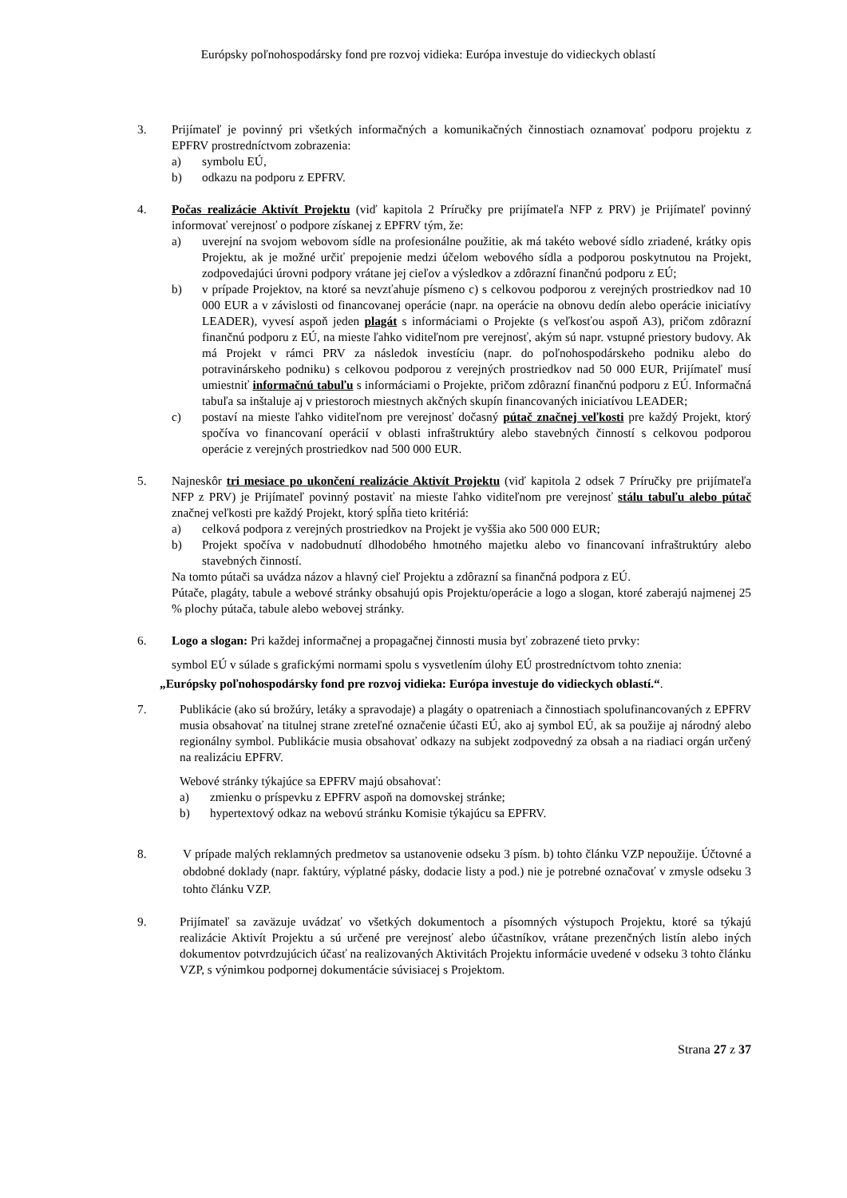Európsky poľnohospodársky fond pre rozvoj vidieka: Európa investuje do vidieckych oblastí
3. Prijímateľ je povinný pri všetkých informačných a komunikačných činnostiach oznamovať podporu projektu z EPFRV prostredníctvom zobrazenia:
a) symbolu EÚ,
b) odkazu na podporu z EPFRV.
4. Počas realizácie Aktivít Projektu (viď kapitola 2 Príručky pre prijímateľa NFP z PRV) je Prijímateľ povinný informovať verejnosť o podpore získanej z EPFRV tým, že:
a) uverejní na svojom webovom sídle na profesionálne použitie, ak má takéto webové sídlo zriadené, krátky opis Projektu, ak je možné určiť prepojenie medzi účelom webového sídla a podporou poskytnutou na Projekt, zodpovedajúci úrovni podpory vrátane jej cieľov a výsledkov a zdôrazní finančnú podporu z EÚ;
b) v prípade Projektov, na ktoré sa nevzťahuje písmeno c) s celkovou podporou z verejných prostriedkov nad 10 000 EUR a v závislosti od financovanej operácie (napr. na operácie na obnovu dedín alebo operácie iniciatívy LEADER), vyvesí aspoň jeden plagát s informáciami o Projekte (s veľkosťou aspoň A3), pričom zdôrazní finančnú podporu z EÚ, na mieste ľahko viditeľnom pre verejnosť, akým sú napr. vstupné priestory budovy. Ak má Projekt v rámci PRV za následok investíciu (napr. do poľnohospodárskeho podniku alebo do potravinárskeho podniku) s celkovou podporou z verejných prostriedkov nad 50 000 EUR, Prijímateľ musí umiestniť informačnú tabuľu s informáciami o Projekte, pričom zdôrazní finančnú podporu z EÚ. Informačná tabuľa sa inštaluje aj v priestoroch miestnych akčných skupín financovaných iniciatívou LEADER;
c) postaví na mieste ľahko viditeľnom pre verejnosť dočasný pútač značnej veľkosti pre každý Projekt, ktorý spočíva vo financovaní operácií v oblasti infraštruktúry alebo stavebných činností s celkovou podporou operácie z verejných prostriedkov nad 500 000 EUR.
5. Najneskôr tri mesiace po ukončení realizácie Aktivít Projektu (viď kapitola 2 odsek 7 Príručky pre prijímateľa NFP z PRV) je Prijímateľ povinný postaviť na mieste ľahko viditeľnom pre verejnosť stálu tabuľu alebo pútač značnej veľkosti pre každý Projekt, ktorý spĺňa tieto kritériá:
a) celková podpora z verejných prostriedkov na Projekt je vyššia ako 500 000 EUR;
b) Projekt spočíva v nadobudnutí dlhodobého hmotného majetku alebo vo financovaní infraštruktúry alebo stavebných činností.
Na tomto pútači sa uvádza názov a hlavný cieľ Projektu a zdôrazní sa finančná podpora z EÚ.
Pútače, plagáty, tabule a webové stránky obsahujú opis Projektu/operácie a logo a slogan, ktoré zaberajú najmenej 25 % plochy pútača, tabule alebo webovej stránky.
6. Logo a slogan: Pri každej informačnej a propagačnej činnosti musia byť zobrazené tieto prvky:
symbol EÚ v súlade s grafickými normami spolu s vysvetlením úlohy EÚ prostredníctvom tohto znenia:
„Európsky poľnohospodársky fond pre rozvoj vidieka: Európa investuje do vidieckych oblastí.“.
7. Publikácie (ako sú brožúry, letáky a spravodaje) a plagáty o opatreniach a činnostiach spolufinancovaných z EPFRV musia obsahovať na titulnej strane zreteľné označenie účasti EÚ, ako aj symbol EÚ, ak sa použije aj národný alebo regionálny symbol. Publikácie musia obsahovať odkazy na subjekt zodpovedný za obsah a na riadiaci orgán určený na realizáciu EPFRV.
Webové stránky týkajúce sa EPFRV majú obsahovať:
a) zmienku o príspevku z EPFRV aspoň na domovskej stránke;
b) hypertextový odkaz na webovú stránku Komisie týkajúcu sa EPFRV.
8. V prípade malých reklamných predmetov sa ustanovenie odseku 3 písm. b) tohto článku VZP nepoužije. Účtovné a obdobné doklady (napr. faktúry, výplatné pásky, dodacie listy a pod.) nie je potrebné označovať v zmysle odseku 3 tohto článku VZP.
9. Prijímateľ sa zaväzuje uvádzať vo všetkých dokumentoch a písomných výstupoch Projektu, ktoré sa týkajú realizácie Aktivít Projektu a sú určené pre verejnosť alebo účastníkov, vrátane prezenčných listín alebo iných dokumentov potvrdzujúcich účasť na realizovaných Aktivitách Projektu informácie uvedené v odseku 3 tohto článku VZP, s výnimkou podpornej dokumentácie súvisiacej s Projektom.
Strana 27 z 37